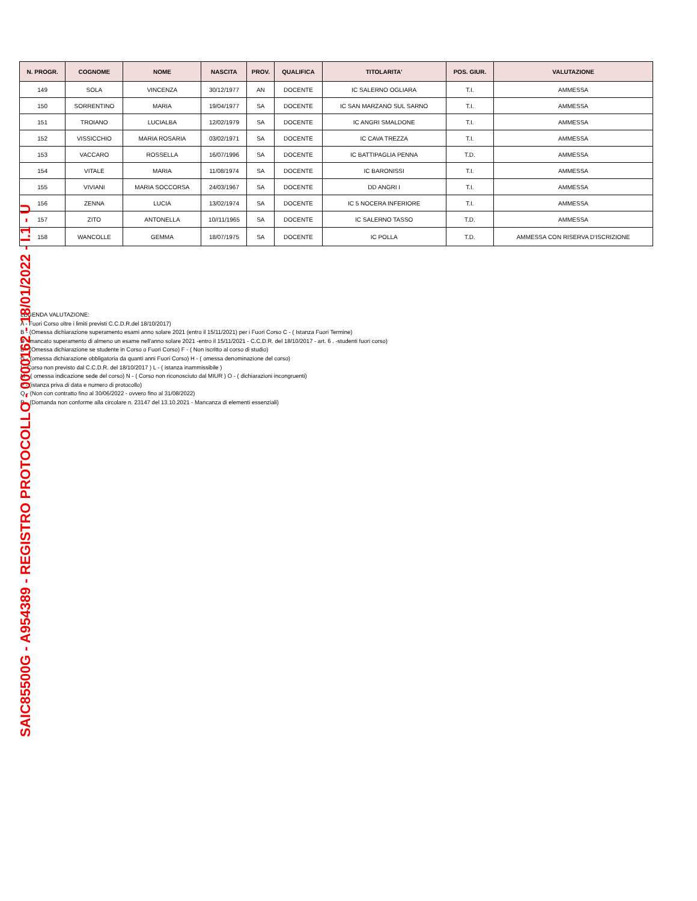| N. PROGR. | COGNOME | NOME | NASCITA | PROV. | QUALIFICA | TITOLARITA' | POS. GIUR. | VALUTAZIONE |
| --- | --- | --- | --- | --- | --- | --- | --- | --- |
| 149 | SOLA | VINCENZA | 30/12/1977 | AN | DOCENTE | IC SALERNO OGLIARA | T.I. | AMMESSA |
| 150 | SORRENTINO | MARIA | 19/04/1977 | SA | DOCENTE | IC SAN MARZANO SUL SARNO | T.I. | AMMESSA |
| 151 | TROIANO | LUCIALBA | 12/02/1979 | SA | DOCENTE | IC ANGRI SMALDONE | T.I. | AMMESSA |
| 152 | VISSICCHIO | MARIA ROSARIA | 03/02/1971 | SA | DOCENTE | IC CAVA TREZZA | T.I. | AMMESSA |
| 153 | VACCARO | ROSSELLA | 16/07/1996 | SA | DOCENTE | IC BATTIPAGLIA PENNA | T.D. | AMMESSA |
| 154 | VITALE | MARIA | 11/08/1974 | SA | DOCENTE | IC BARONISSI | T.I. | AMMESSA |
| 155 | VIVIANI | MARIA SOCCORSA | 24/03/1967 | SA | DOCENTE | DD ANGRI I | T.I. | AMMESSA |
| 156 | ZENNA | LUCIA | 13/02/1974 | SA | DOCENTE | IC 5 NOCERA INFERIORE | T.I. | AMMESSA |
| 157 | ZITO | ANTONELLA | 10//11/1965 | SA | DOCENTE | IC SALERNO TASSO | T.D. | AMMESSA |
| 158 | WANCOLLE | GEMMA | 18/07/1975 | SA | DOCENTE | IC POLLA | T.D. | AMMESSA CON RISERVA D'ISCRIZIONE |
LEGENDA VALUTAZIONE:
A - Fuori Corso oltre i limiti previsti C.C.D.R.del 18/10/2017)
B - (Omessa dichiarazione superamento esami anno solare 2021 (entro il 15/11/2021) per i Fuori Corso C - ( Istanza Fuori Termine)
D - mancato superamento di almeno un esame nell'anno solare 2021 -entro il 15/11/2021 - C.C.D.R. del 18/10/2017 - art. 6 . -studenti fuori corso)
E - (Omessa dichiarazione se studente in Corso o Fuori Corso) F - ( Non iscritto al corso di studio)
G - (omessa dichiarazione obbligatoria da quanti anni Fuori Corso) H - ( omessa denominazione del corso)
I - Corso non previsto dal C.C.D.R. del 18/10/2017 ) L - ( istanza inammissibile )
M - ( omessa indicazione sede del corso) N - ( Corso non riconosciuto dal MIUR ) O - ( dichiarazioni incongruenti)
P - (istanza priva di data e numero di protocollo)
Q - (Non con contratto fino al 30/06/2022 - ovvero fino al 31/08/2022)
R - (Domanda non conforme alla circolare n. 23147 del 13.10.2021 - Mancanza di elementi essenziali)
SAIC85500G - A954389 - REGISTRO PROTOCOLLO - 0000162 - 18/01/2022 - I.1 - U